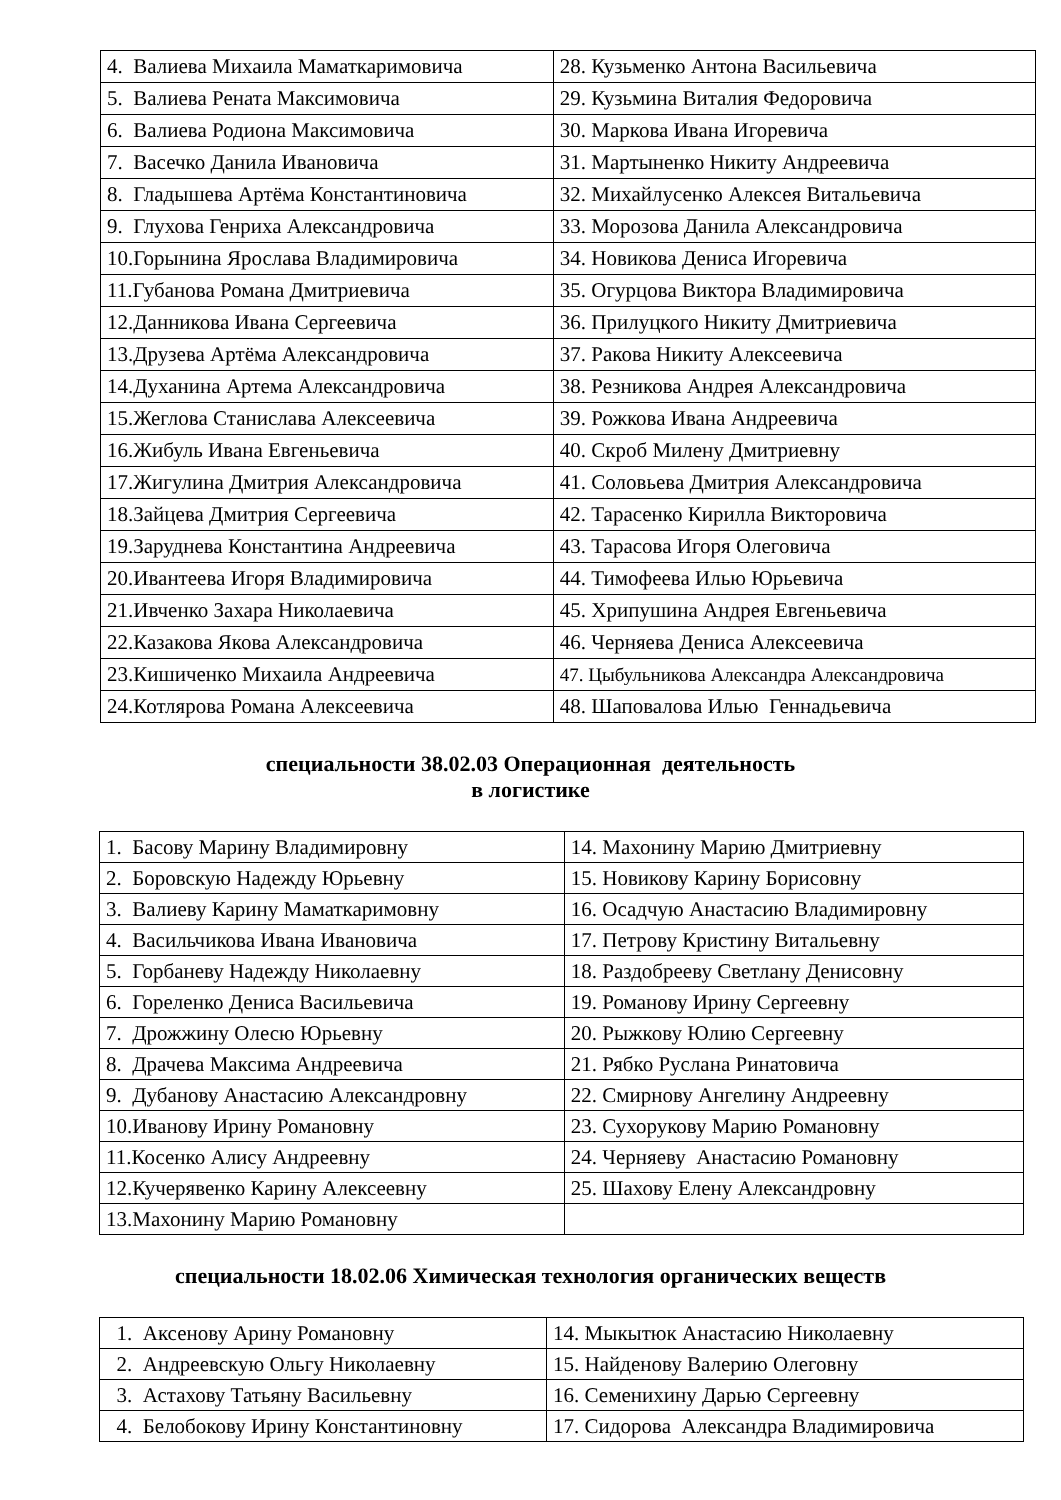| 4. Валиева Михаила Маматкаримовича | 28. Кузьменко Антона Васильевича |
| 5. Валиева Рената Максимовича | 29. Кузьмина Виталия Федоровича |
| 6. Валиева Родиона Максимовича | 30. Маркова Ивана Игоревича |
| 7. Васечко Данила Ивановича | 31. Мартыненко Никиту Андреевича |
| 8. Гладышева Артёма Константиновича | 32. Михайлусенко Алексея Витальевича |
| 9. Глухова Генриха Александровича | 33. Морозова Данила Александровича |
| 10.Горынина Ярослава Владимировича | 34. Новикова Дениса Игоревича |
| 11.Губанова Романа Дмитриевича | 35. Огурцова Виктора Владимировича |
| 12.Данникова Ивана Сергеевича | 36. Прилуцкого Никиту Дмитриевича |
| 13.Друзева Артёма Александровича | 37. Ракова Никиту Алексеевича |
| 14.Духанина Артема Александровича | 38. Резникова Андрея Александровича |
| 15.Жеглова Станислава Алексеевича | 39. Рожкова Ивана Андреевича |
| 16.Жибуль Ивана Евгеньевича | 40. Скроб Милену Дмитриевну |
| 17.Жигулина Дмитрия Александровича | 41. Соловьева Дмитрия Александровича |
| 18.Зайцева Дмитрия Сергеевича | 42. Тарасенко Кирилла Викторовича |
| 19.Заруднева Константина Андреевича | 43. Тарасова Игоря Олеговича |
| 20.Ивантеева Игоря Владимировича | 44. Тимофеева Илью Юрьевича |
| 21.Ивченко Захара Николаевича | 45. Хрипушина Андрея Евгеньевича |
| 22.Казакова Якова Александровича | 46. Черняева Дениса Алексеевича |
| 23.Кишиченко Михаила Андреевича | 47. Цыбульникова Александра Александровича |
| 24.Котлярова Романа Алексеевича | 48. Шаповалова Илью Геннадьевича |
специальности 38.02.03 Операционная деятельность
в логистике
| 1. Басову Марину Владимировну | 14. Махонину Марию Дмитриевну |
| 2. Боровскую Надежду Юрьевну | 15. Новикову Карину Борисовну |
| 3. Валиеву Карину Маматкаримовну | 16. Осадчую Анастасию Владимировну |
| 4. Васильчикова Ивана Ивановича | 17. Петрову Кристину Витальевну |
| 5. Горбаневу Надежду Николаевну | 18. Раздобрееву Светлану Денисовну |
| 6. Гореленко Дениса Васильевича | 19. Романову Ирину Сергеевну |
| 7. Дрожжину Олесю Юрьевну | 20. Рыжкову Юлию Сергеевну |
| 8. Драчева Максима Андреевича | 21. Рябко Руслана Ринатовича |
| 9. Дубанову Анастасию Александровну | 22. Смирнову Ангелину Андреевну |
| 10.Иванову Ирину Романовну | 23. Сухорукову Марию Романовну |
| 11.Косенко Алису Андреевну | 24. Черняеву Анастасию Романовну |
| 12.Кучерявенко Карину Алексеевну | 25. Шахову Елену Александровну |
| 13.Махонину Марию Романовну | |
специальности 18.02.06 Химическая технология органических веществ
| 1. Аксенову Арину Романовну | 14. Мыкытюк Анастасию Николаевну |
| 2. Андреевскую Ольгу Николаевну | 15. Найденову Валерию Олеговну |
| 3. Астахову Татьяну Васильевну | 16. Семенихину Дарью Сергеевну |
| 4. Белобокову Ирину Константиновну | 17. Сидорова Александра Владимировича |